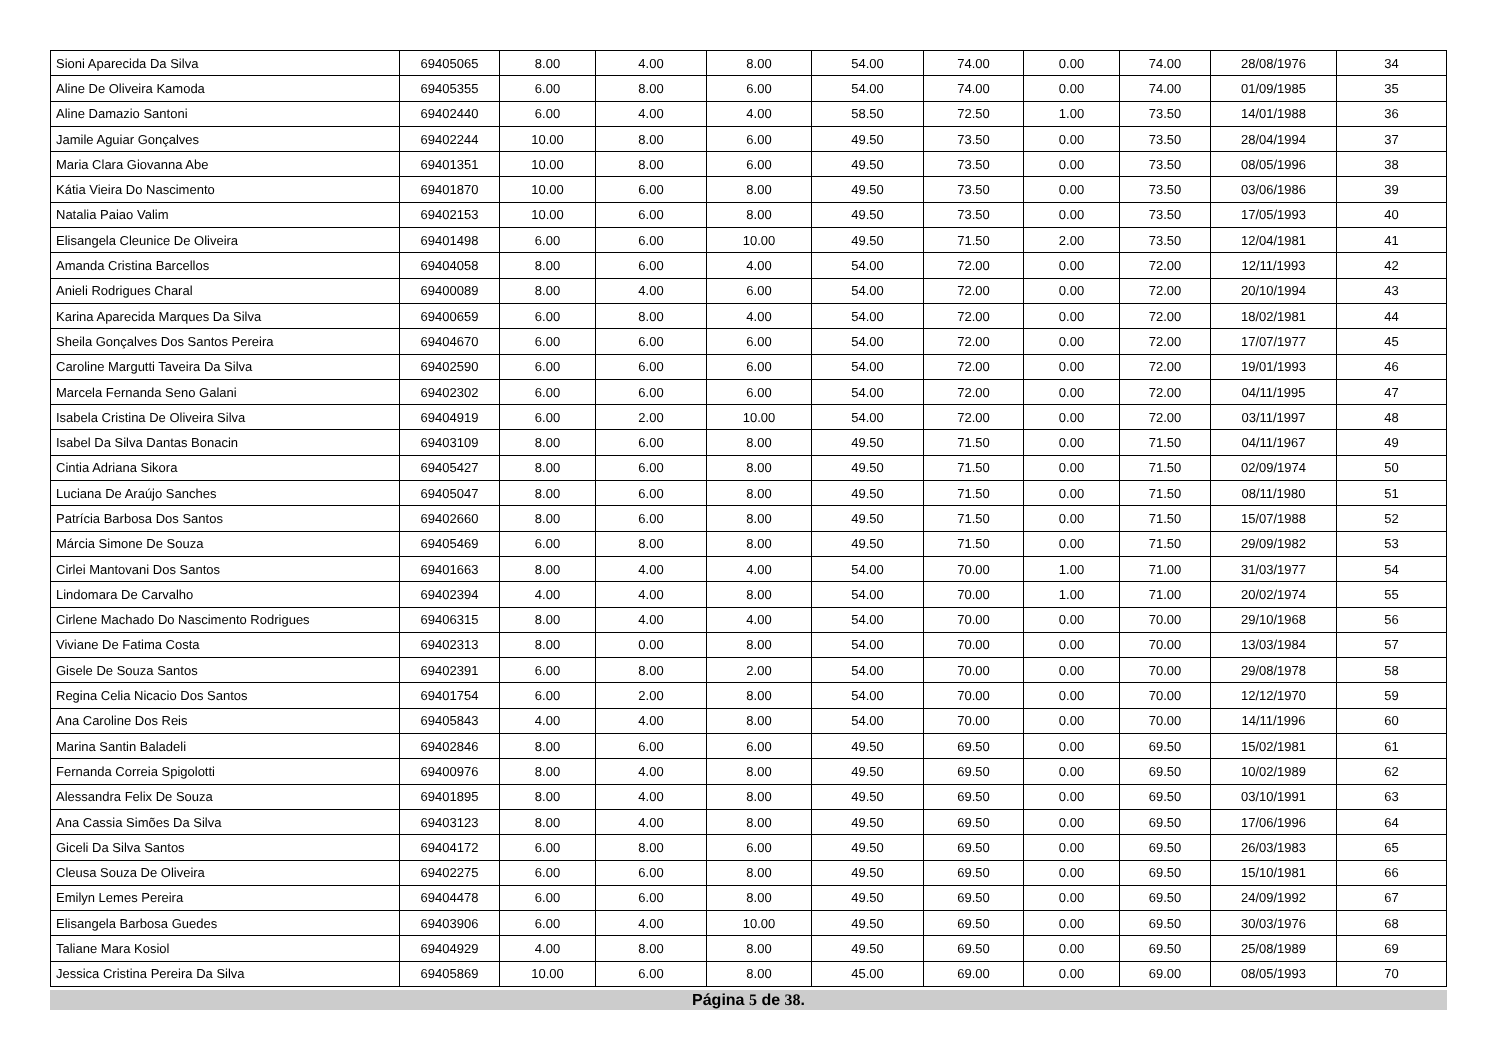| Sioni Aparecida Da Silva | 69405065 | 8.00 | 4.00 | 8.00 | 54.00 | 74.00 | 0.00 | 74.00 | 28/08/1976 | 34 |
| Aline De Oliveira Kamoda | 69405355 | 6.00 | 8.00 | 6.00 | 54.00 | 74.00 | 0.00 | 74.00 | 01/09/1985 | 35 |
| Aline Damazio Santoni | 69402440 | 6.00 | 4.00 | 4.00 | 58.50 | 72.50 | 1.00 | 73.50 | 14/01/1988 | 36 |
| Jamile Aguiar Gonçalves | 69402244 | 10.00 | 8.00 | 6.00 | 49.50 | 73.50 | 0.00 | 73.50 | 28/04/1994 | 37 |
| Maria Clara Giovanna Abe | 69401351 | 10.00 | 8.00 | 6.00 | 49.50 | 73.50 | 0.00 | 73.50 | 08/05/1996 | 38 |
| Kátia Vieira Do Nascimento | 69401870 | 10.00 | 6.00 | 8.00 | 49.50 | 73.50 | 0.00 | 73.50 | 03/06/1986 | 39 |
| Natalia Paiao Valim | 69402153 | 10.00 | 6.00 | 8.00 | 49.50 | 73.50 | 0.00 | 73.50 | 17/05/1993 | 40 |
| Elisangela Cleunice De Oliveira | 69401498 | 6.00 | 6.00 | 10.00 | 49.50 | 71.50 | 2.00 | 73.50 | 12/04/1981 | 41 |
| Amanda Cristina Barcellos | 69404058 | 8.00 | 6.00 | 4.00 | 54.00 | 72.00 | 0.00 | 72.00 | 12/11/1993 | 42 |
| Anieli Rodrigues Charal | 69400089 | 8.00 | 4.00 | 6.00 | 54.00 | 72.00 | 0.00 | 72.00 | 20/10/1994 | 43 |
| Karina Aparecida Marques Da Silva | 69400659 | 6.00 | 8.00 | 4.00 | 54.00 | 72.00 | 0.00 | 72.00 | 18/02/1981 | 44 |
| Sheila Gonçalves Dos Santos Pereira | 69404670 | 6.00 | 6.00 | 6.00 | 54.00 | 72.00 | 0.00 | 72.00 | 17/07/1977 | 45 |
| Caroline Margutti Taveira Da Silva | 69402590 | 6.00 | 6.00 | 6.00 | 54.00 | 72.00 | 0.00 | 72.00 | 19/01/1993 | 46 |
| Marcela Fernanda Seno Galani | 69402302 | 6.00 | 6.00 | 6.00 | 54.00 | 72.00 | 0.00 | 72.00 | 04/11/1995 | 47 |
| Isabela Cristina De Oliveira Silva | 69404919 | 6.00 | 2.00 | 10.00 | 54.00 | 72.00 | 0.00 | 72.00 | 03/11/1997 | 48 |
| Isabel Da Silva Dantas Bonacin | 69403109 | 8.00 | 6.00 | 8.00 | 49.50 | 71.50 | 0.00 | 71.50 | 04/11/1967 | 49 |
| Cintia Adriana Sikora | 69405427 | 8.00 | 6.00 | 8.00 | 49.50 | 71.50 | 0.00 | 71.50 | 02/09/1974 | 50 |
| Luciana De Araújo Sanches | 69405047 | 8.00 | 6.00 | 8.00 | 49.50 | 71.50 | 0.00 | 71.50 | 08/11/1980 | 51 |
| Patrícia Barbosa Dos Santos | 69402660 | 8.00 | 6.00 | 8.00 | 49.50 | 71.50 | 0.00 | 71.50 | 15/07/1988 | 52 |
| Márcia Simone De Souza | 69405469 | 6.00 | 8.00 | 8.00 | 49.50 | 71.50 | 0.00 | 71.50 | 29/09/1982 | 53 |
| Cirlei Mantovani Dos Santos | 69401663 | 8.00 | 4.00 | 4.00 | 54.00 | 70.00 | 1.00 | 71.00 | 31/03/1977 | 54 |
| Lindomara De Carvalho | 69402394 | 4.00 | 4.00 | 8.00 | 54.00 | 70.00 | 1.00 | 71.00 | 20/02/1974 | 55 |
| Cirlene Machado Do Nascimento Rodrigues | 69406315 | 8.00 | 4.00 | 4.00 | 54.00 | 70.00 | 0.00 | 70.00 | 29/10/1968 | 56 |
| Viviane De Fatima Costa | 69402313 | 8.00 | 0.00 | 8.00 | 54.00 | 70.00 | 0.00 | 70.00 | 13/03/1984 | 57 |
| Gisele De Souza Santos | 69402391 | 6.00 | 8.00 | 2.00 | 54.00 | 70.00 | 0.00 | 70.00 | 29/08/1978 | 58 |
| Regina Celia Nicacio Dos Santos | 69401754 | 6.00 | 2.00 | 8.00 | 54.00 | 70.00 | 0.00 | 70.00 | 12/12/1970 | 59 |
| Ana Caroline Dos Reis | 69405843 | 4.00 | 4.00 | 8.00 | 54.00 | 70.00 | 0.00 | 70.00 | 14/11/1996 | 60 |
| Marina Santin Baladeli | 69402846 | 8.00 | 6.00 | 6.00 | 49.50 | 69.50 | 0.00 | 69.50 | 15/02/1981 | 61 |
| Fernanda Correia Spigolotti | 69400976 | 8.00 | 4.00 | 8.00 | 49.50 | 69.50 | 0.00 | 69.50 | 10/02/1989 | 62 |
| Alessandra Felix De Souza | 69401895 | 8.00 | 4.00 | 8.00 | 49.50 | 69.50 | 0.00 | 69.50 | 03/10/1991 | 63 |
| Ana Cassia Simões Da Silva | 69403123 | 8.00 | 4.00 | 8.00 | 49.50 | 69.50 | 0.00 | 69.50 | 17/06/1996 | 64 |
| Giceli Da Silva Santos | 69404172 | 6.00 | 8.00 | 6.00 | 49.50 | 69.50 | 0.00 | 69.50 | 26/03/1983 | 65 |
| Cleusa Souza De Oliveira | 69402275 | 6.00 | 6.00 | 8.00 | 49.50 | 69.50 | 0.00 | 69.50 | 15/10/1981 | 66 |
| Emilyn Lemes Pereira | 69404478 | 6.00 | 6.00 | 8.00 | 49.50 | 69.50 | 0.00 | 69.50 | 24/09/1992 | 67 |
| Elisangela Barbosa Guedes | 69403906 | 6.00 | 4.00 | 10.00 | 49.50 | 69.50 | 0.00 | 69.50 | 30/03/1976 | 68 |
| Taliane Mara Kosiol | 69404929 | 4.00 | 8.00 | 8.00 | 49.50 | 69.50 | 0.00 | 69.50 | 25/08/1989 | 69 |
| Jessica Cristina Pereira Da Silva | 69405869 | 10.00 | 6.00 | 8.00 | 45.00 | 69.00 | 0.00 | 69.00 | 08/05/1993 | 70 |
Página 5 de 38.